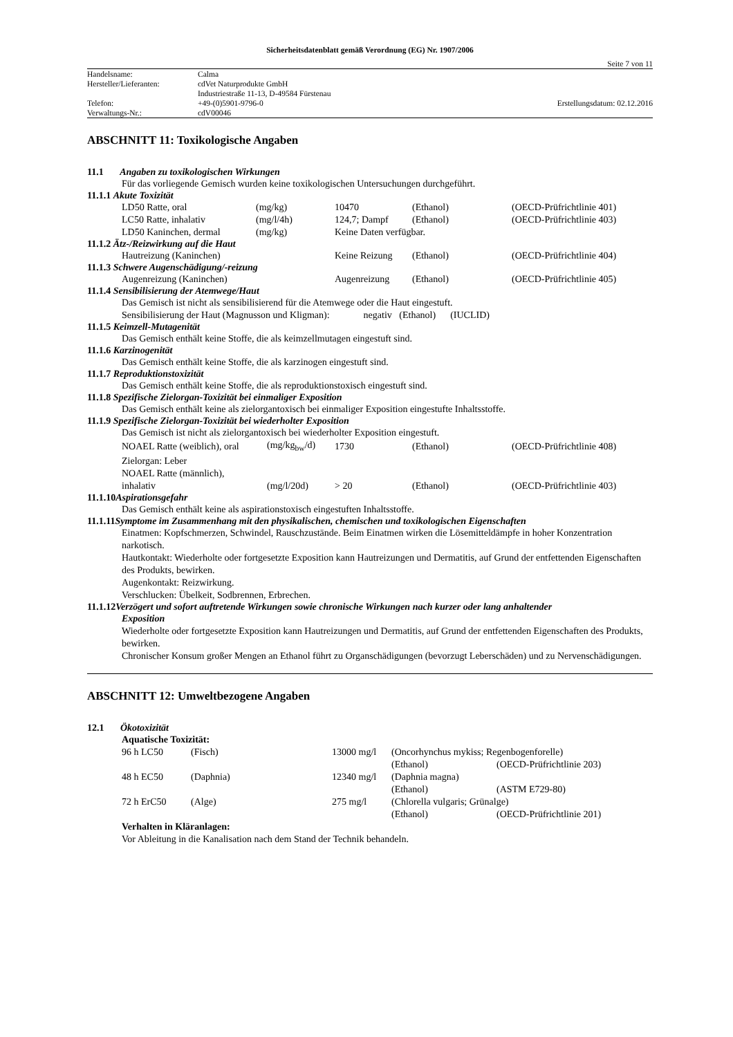Sicherheitsdatenblatt gemäß Verordnung (EG) Nr. 1907/2006
Seite 7 von 11
| Handelsname: | Calma | |
| Hersteller/Lieferanten: | cdVet Naturprodukte GmbH | |
| | Industriestraße 11-13, D-49584 Fürstenau | |
| Telefon: | +49-(0)5901-9796-0 | Erstellungsdatum: 02.12.2016 |
| Verwaltungs-Nr.: | cdV00046 | |
ABSCHNITT 11: Toxikologische Angaben
11.1 Angaben zu toxikologischen Wirkungen
Für das vorliegende Gemisch wurden keine toxikologischen Untersuchungen durchgeführt.
11.1.1 Akute Toxizität
| LD50 Ratte, oral | (mg/kg) | 10470 | (Ethanol) | (OECD-Prüfrichtlinie 401) |
| LC50 Ratte, inhalativ | (mg/l/4h) | 124,7; Dampf | (Ethanol) | (OECD-Prüfrichtlinie 403) |
| LD50 Kaninchen, dermal | (mg/kg) | Keine Daten verfügbar. | | |
11.1.2 Ätz-/Reizwirkung auf die Haut
| Hautreizung (Kaninchen) | Keine Reizung | (Ethanol) | (OECD-Prüfrichtlinie 404) |
11.1.3 Schwere Augenschädigung/-reizung
| Augenreizung (Kaninchen) | Augenreizung | (Ethanol) | (OECD-Prüfrichtlinie 405) |
11.1.4 Sensibilisierung der Atemwege/Haut
Das Gemisch ist nicht als sensibilisierend für die Atemwege oder die Haut eingestuft.
Sensibilisierung der Haut (Magnusson und Kligman): negativ (Ethanol) (IUCLID)
11.1.5 Keimzell-Mutagenität
Das Gemisch enthält keine Stoffe, die als keimzellmutagen eingestuft sind.
11.1.6 Karzinogenität
Das Gemisch enthält keine Stoffe, die als karzinogen eingestuft sind.
11.1.7 Reproduktionstoxizität
Das Gemisch enthält keine Stoffe, die als reproduktionstoxisch eingestuft sind.
11.1.8 Spezifische Zielorgan-Toxizität bei einmaliger Exposition
Das Gemisch enthält keine als zielorgantoxisch bei einmaliger Exposition eingestufte Inhaltsstoffe.
11.1.9 Spezifische Zielorgan-Toxizität bei wiederholter Exposition
Das Gemisch ist nicht als zielorgantoxisch bei wiederholter Exposition eingestuft.
| NOAEL Ratte (weiblich), oral | (mg/kg<sub>bw</sub>/d) | 1730 | (Ethanol) | (OECD-Prüfrichtlinie 408) |
| Zielorgan: Leber | | | | |
| NOAEL Ratte (männlich), | | | | |
| inhalativ | (mg/l/20d) | > 20 | (Ethanol) | (OECD-Prüfrichtlinie 403) |
11.1.10 Aspirationsgefahr
Das Gemisch enthält keine als aspirationstoxisch eingestuften Inhaltsstoffe.
11.1.11 Symptome im Zusammenhang mit den physikalischen, chemischen und toxikologischen Eigenschaften
Einatmen: Kopfschmerzen, Schwindel, Rauschzustände. Beim Einatmen wirken die Lösemitteldämpfe in hoher Konzentration narkotisch.
Hautkontakt: Wiederholte oder fortgesetzte Exposition kann Hautreizungen und Dermatitis, auf Grund der entfettenden Eigenschaften des Produkts, bewirken.
Augenkontakt: Reizwirkung.
Verschlucken: Übelkeit, Sodbrennen, Erbrechen.
11.1.12 Verzögert und sofort auftretende Wirkungen sowie chronische Wirkungen nach kurzer oder lang anhaltender
Exposition
Wiederholte oder fortgesetzte Exposition kann Hautreizungen und Dermatitis, auf Grund der entfettenden Eigenschaften des Produkts, bewirken.
Chronischer Konsum großer Mengen an Ethanol führt zu Organschädigungen (bevorzugt Leberschäden) und zu Nervenschädigungen.
ABSCHNITT 12: Umweltbezogene Angaben
12.1 Ökotoxizität
Aquatische Toxizität:
| 96 h LC50 | (Fisch) | 13000 mg/l | (Oncorhynchus mykiss; Regenbogenforelle) | |
| | | | (Ethanol) | (OECD-Prüfrichtlinie 203) |
| 48 h EC50 | (Daphnia) | 12340 mg/l | (Daphnia magna) | |
| | | | (Ethanol) | (ASTM E729-80) |
| 72 h ErC50 | (Alge) | 275 mg/l | (Chlorella vulgaris; Grünalge) | |
| | | | (Ethanol) | (OECD-Prüfrichtlinie 201) |
Verhalten in Kläranlagen:
Vor Ableitung in die Kanalisation nach dem Stand der Technik behandeln.